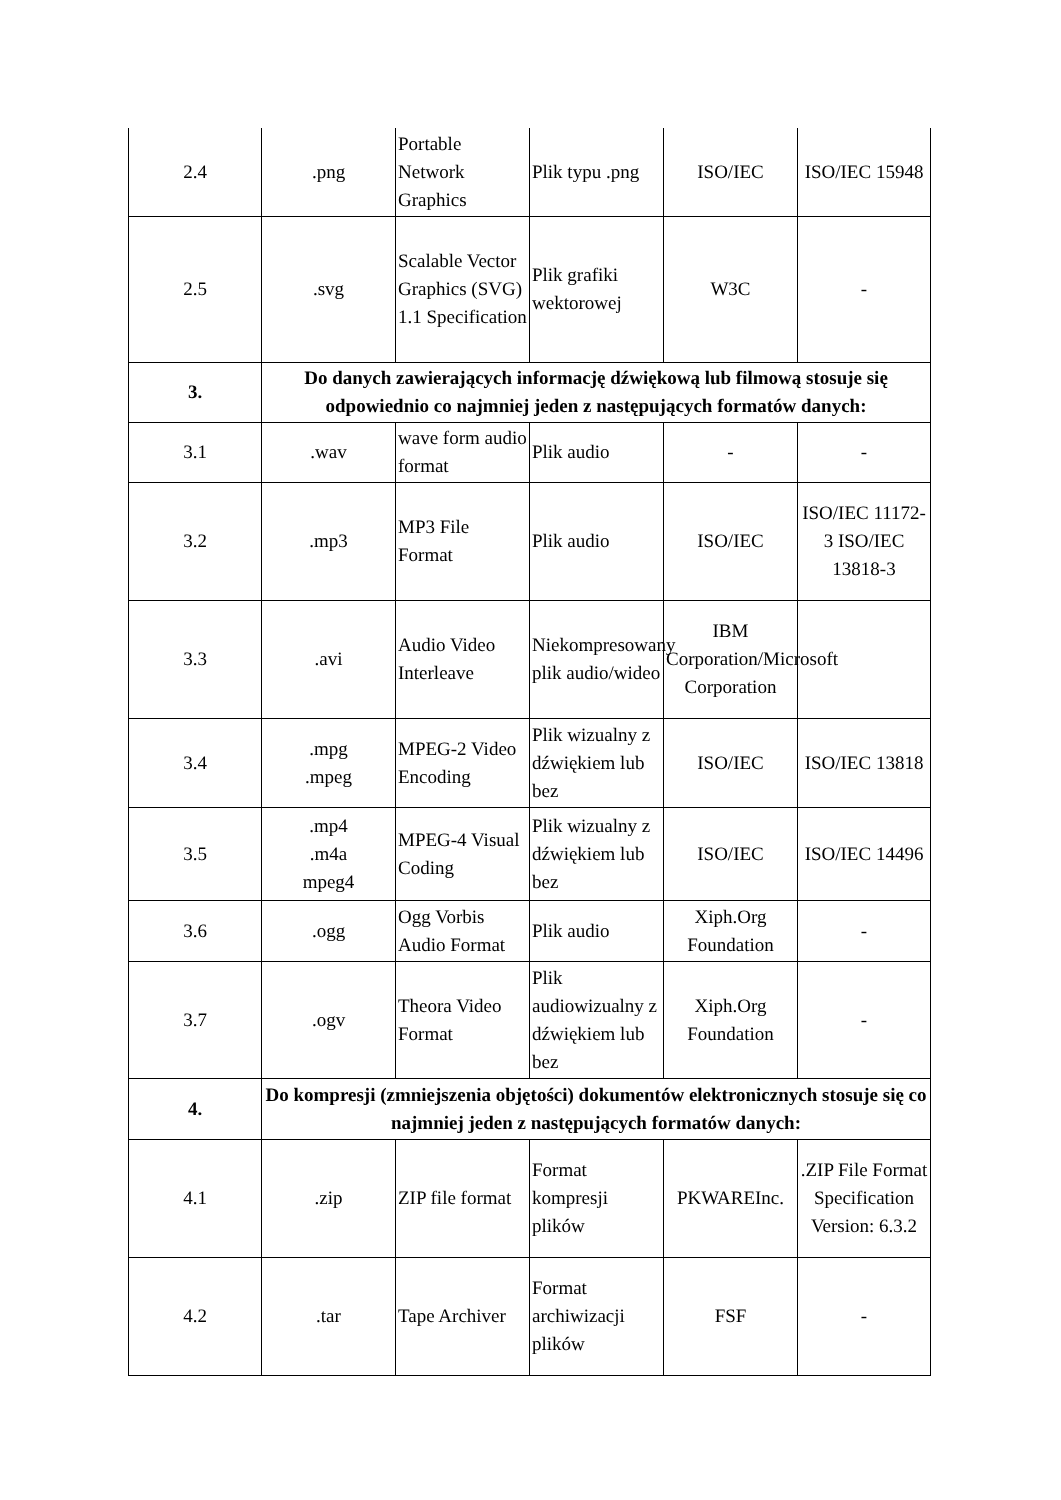| 2.4 | .png | Portable Network Graphics | Plik typu .png | ISO/IEC | ISO/IEC 15948 |
| 2.5 | .svg | Scalable Vector Graphics (SVG) 1.1 Specification | Plik grafiki wektorowej | W3C | - |
| 3. | Do danych zawierających informację dźwiękową lub filmową stosuje się odpowiednio co najmniej jeden z następujących formatów danych: | | | | |
| 3.1 | .wav | wave form audio format | Plik audio | - | - |
| 3.2 | .mp3 | MP3 File Format | Plik audio | ISO/IEC | ISO/IEC 11172-3 ISO/IEC 13818-3 |
| 3.3 | .avi | Audio Video Interleave | Niekompresowany plik audio/wideo | IBM Corporation/Microsoft Corporation | |
| 3.4 | .mpg .mpeg | MPEG-2 Video Encoding | Plik wizualny z dźwiękiem lub bez | ISO/IEC | ISO/IEC 13818 |
| 3.5 | .mp4 .m4a mpeg4 | MPEG-4 Visual Coding | Plik wizualny z dźwiękiem lub bez | ISO/IEC | ISO/IEC 14496 |
| 3.6 | .ogg | Ogg Vorbis Audio Format | Plik audio | Xiph.Org Foundation | - |
| 3.7 | .ogv | Theora Video Format | Plik audiowizualny z dźwiękiem lub bez | Xiph.Org Foundation | - |
| 4. | Do kompresji (zmniejszenia objętości) dokumentów elektronicznych stosuje się co najmniej jeden z następujących formatów danych: | | | | |
| 4.1 | .zip | ZIP file format | Format kompresji plików | PKWAREInc. | .ZIP File Format Specification Version: 6.3.2 |
| 4.2 | .tar | Tape Archiver | Format archiwizacji plików | FSF | - |